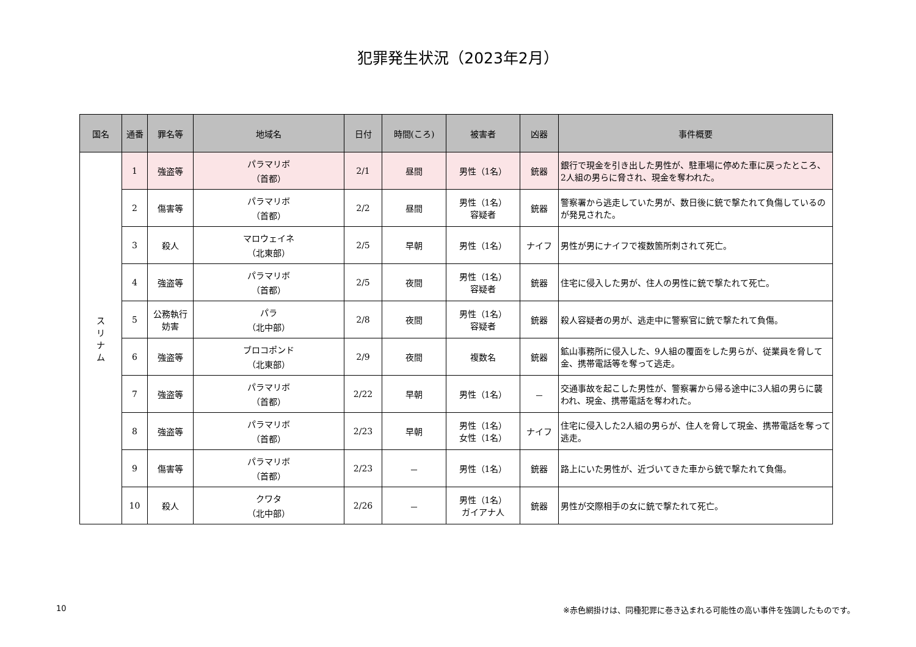犯罪発生状況（2023年2月）
| 国名 | 通番 | 罪名等 | 地域名 | 日付 | 時間(ころ) | 被害者 | 凶器 | 事件概要 |
| --- | --- | --- | --- | --- | --- | --- | --- | --- |
| ス リ ナ ム | 1 | 強盗等 | パラマリボ （首都） | 2/1 | 昼間 | 男性（1名） | 銃器 | 銀行で現金を引き出した男性が、駐車場に停めた車に戻ったところ、2人組の男らに脅され、現金を奪われた。 |
| | 2 | 傷害等 | パラマリボ （首都） | 2/2 | 昼間 | 男性（1名） 容疑者 | 銃器 | 警察署から逃走していた男が、数日後に銃で撃たれて負傷しているのが発見された。 |
| | 3 | 殺人 | マロウェイネ （北東部） | 2/5 | 早朝 | 男性（1名） | ナイフ | 男性が男にナイフで複数箇所刺されて死亡。 |
| | 4 | 強盗等 | パラマリボ （首都） | 2/5 | 夜間 | 男性（1名） 容疑者 | 銃器 | 住宅に侵入した男が、住人の男性に銃で撃たれて死亡。 |
| | 5 | 公務執行 妨害 | パラ （北中部） | 2/8 | 夜間 | 男性（1名） 容疑者 | 銃器 | 殺人容疑者の男が、逃走中に警察官に銃で撃たれて負傷。 |
| | 6 | 強盗等 | ブロコポンド （北東部） | 2/9 | 夜間 | 複数名 | 銃器 | 鉱山事務所に侵入した、9人組の覆面をした男らが、従業員を脅して金、携帯電話等を奪って逃走。 |
| | 7 | 強盗等 | パラマリボ （首都） | 2/22 | 早朝 | 男性（1名） | － | 交通事故を起こした男性が、警察署から帰る途中に3人組の男らに襲われ、現金、携帯電話を奪われた。 |
| | 8 | 強盗等 | パラマリボ （首都） | 2/23 | 早朝 | 男性（1名） 女性（1名） | ナイフ | 住宅に侵入した2人組の男らが、住人を脅して現金、携帯電話を奪って逃走。 |
| | 9 | 傷害等 | パラマリボ （首都） | 2/23 | － | 男性（1名） | 銃器 | 路上にいた男性が、近づいてきた車から銃で撃たれて負傷。 |
| | 10 | 殺人 | クワタ （北中部） | 2/26 | － | 男性（1名） ガイアナ人 | 銃器 | 男性が交際相手の女に銃で撃たれて死亡。 |
10 ※赤色網掛けは、同種犯罪に巻き込まれる可能性の高い事件を強調したものです。